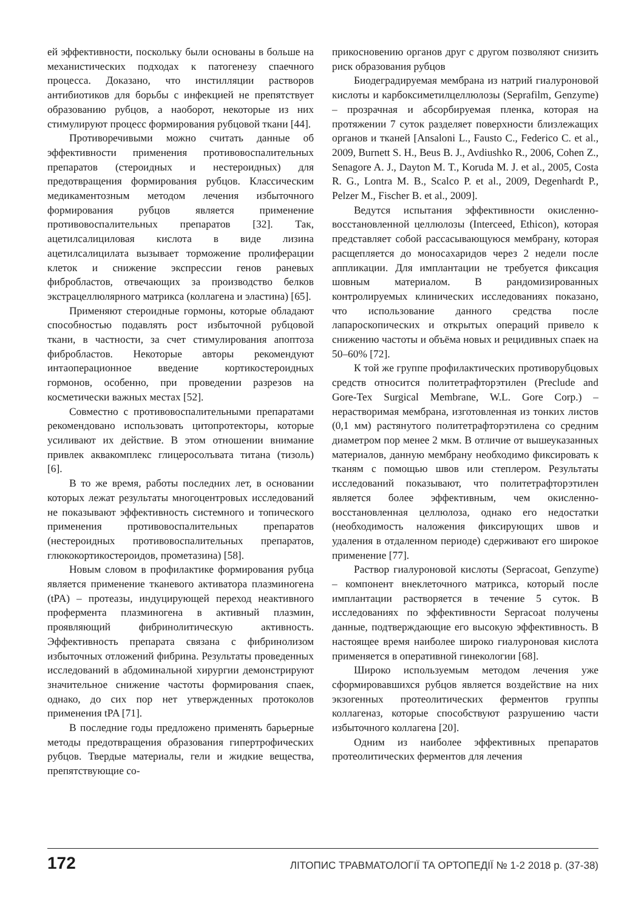ей эффективности, поскольку были основаны в больше на механистических подходах к патогенезу спаечного процесса. Доказано, что инстилляции растворов антибиотиков для борьбы с инфекцией не препятствует образованию рубцов, а наоборот, некоторые из них стимулируют процесс формирования рубцовой ткани [44].
Противоречивыми можно считать данные об эффективности применения противовоспалительных препаратов (стероидных и нестероидных) для предотвращения формирования рубцов. Классическим медикаментозным методом лечения избыточного формирования рубцов является применение противовоспалительных препаратов [32]. Так, ацетилсалициловая кислота в виде лизина ацетилсалицилата вызывает торможение пролиферации клеток и снижение экспрессии генов раневых фибробластов, отвечающих за производство белков экстрацеллюлярного матрикса (коллагена и эластина) [65].
Применяют стероидные гормоны, которые обладают способностью подавлять рост избыточной рубцовой ткани, в частности, за счет стимулирования апоптоза фибробластов. Некоторые авторы рекомендуют интаоперационное введение кортикостероидных гормонов, особенно, при проведении разрезов на косметически важных местах [52].
Совместно с противовоспалительными препаратами рекомендовано использовать цитопротекторы, которые усиливают их действие. В этом отношении внимание привлек аквакомплекс глицеросолъвата титана (тизоль) [6].
В то же время, работы последних лет, в основании которых лежат результаты многоцентровых исследований не показывают эффективность системного и топического применения противовоспалительных препаратов (нестероидных противовоспалительных препаратов, глюкокортикостероидов, прометазина) [58].
Новым словом в профилактике формирования рубца является применение тканевого активатора плазминогена (tPA) – протеазы, индуцирующей переход неактивного профермента плазминогена в активный плазмин, проявляющий фибринолитическую активность. Эффективность препарата связана с фибринолизом избыточных отложений фибрина. Результаты проведенных исследований в абдоминальной хирургии демонстрируют значительное снижение частоты формирования спаек, однако, до сих пор нет утвержденных протоколов применения tPA [71].
В последние годы предложено применять барьерные методы предотвращения образования гипертрофических рубцов. Твердые материалы, гели и жидкие вещества, препятствующие со-
прикосновению органов друг с другом позволяют снизить риск образования рубцов
Биодеградируемая мембрана из натрий гиалуроновой кислоты и карбоксиметилцеллюлозы (Seprafilm, Genzyme) – прозрачная и абсорбируемая пленка, которая на протяжении 7 суток разделяет поверхности близлежащих органов и тканей [Ansaloni L., Fausto C., Federico C. et al., 2009, Burnett S. H., Beus B. J., Avdiushko R., 2006, Cohen Z., Senagore A. J., Dayton M. T., Koruda M. J. et al., 2005, Costa R. G., Lontra M. B., Scalco P. et al., 2009, Degenhardt P., Pelzer M., Fischer B. et al., 2009].
Ведутся испытания эффективности окисленно-восстановленной целлюлозы (Interceed, Ethicon), которая представляет собой рассасывающуюся мембрану, которая расщепляется до моносахаридов через 2 недели после аппликации. Для имплантации не требуется фиксация шовным материалом. В рандомизированных контролируемых клинических исследованиях показано, что использование данного средства после лапароскопических и открытых операций привело к снижению частоты и объёма новых и рецидивных спаек на 50–60% [72].
К той же группе профилактических противорубцовых средств относится политетрафторэтилен (Preclude and Gore-Tex Surgical Membrane, W.L. Gore Corp.) – нерастворимая мембрана, изготовленная из тонких листов (0,1 мм) растянутого политетрафторэтилена со средним диаметром пор менее 2 мкм. В отличие от вышеуказанных материалов, данную мембрану необходимо фиксировать к тканям с помощью швов или степлером. Результаты исследований показывают, что политетрафторэтилен является более эффективным, чем окисленно-восстановленная целлюлоза, однако его недостатки (необходимость наложения фиксирующих швов и удаления в отдаленном периоде) сдерживают его широкое применение [77].
Раствор гиалуроновой кислоты (Sepracoat, Genzyme) – компонент внеклеточного матрикса, который после имплантации растворяется в течение 5 суток. В исследованиях по эффективности Sepracoat получены данные, подтверждающие его высокую эффективность. В настоящее время наиболее широко гиалуроновая кислота применяется в оперативной гинекологии [68].
Широко используемым методом лечения уже сформировавшихся рубцов является воздействие на них экзогенных протеолитических ферментов группы коллагеназ, которые способствуют разрушению части избыточного коллагена [20].
Одним из наиболее эффективных препаратов протеолитических ферментов для лечения
172 ЛІТОПИС ТРАВМАТОЛОГІЇ ТА ОРТОПЕДІЇ № 1-2 2018 р. (37-38)